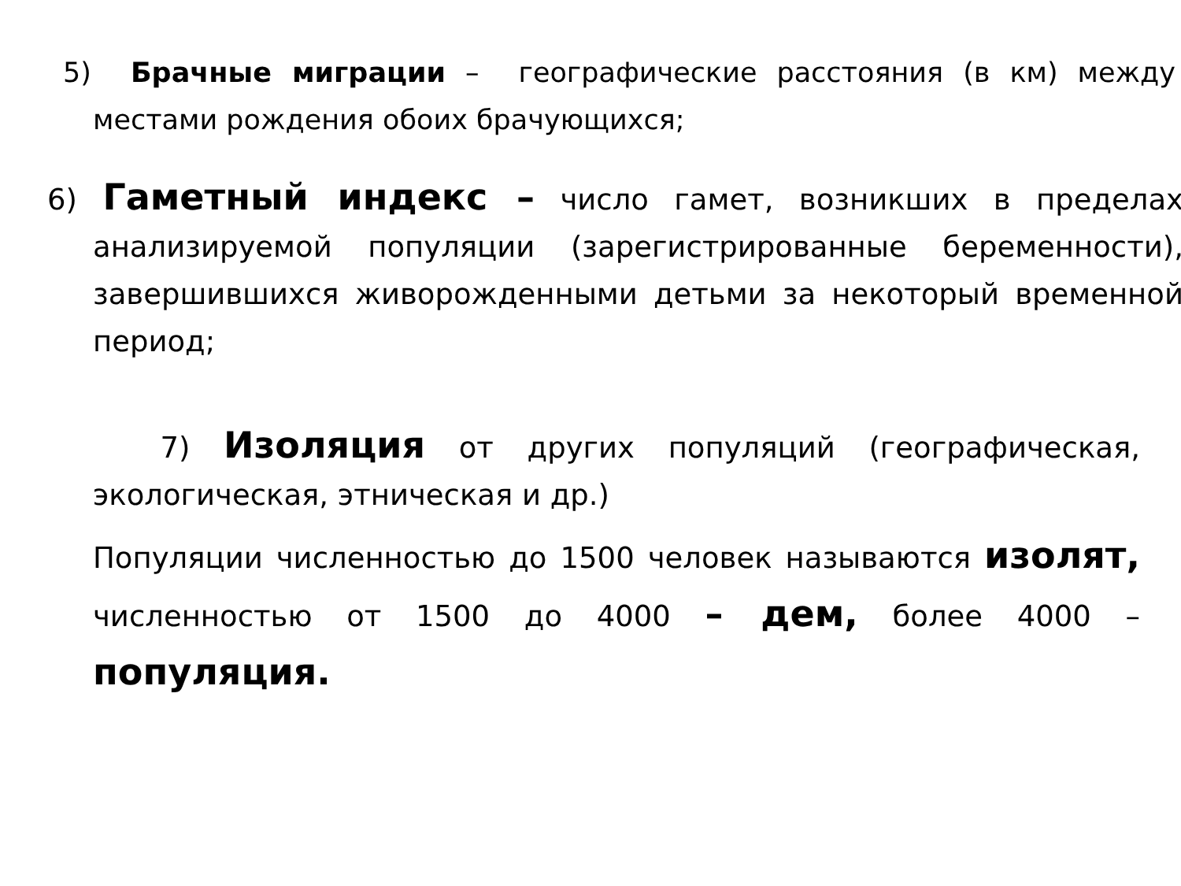5) Брачные миграции – географические расстояния (в км) между местами рождения обоих брачующихся;
6) Гаметный индекс – число гамет, возникших в пределах анализируемой популяции (зарегистрированные беременности), завершившихся живорожденными детьми за некоторый временной период;
7) Изоляция от других популяций (географическая, экологическая, этническая и др.)
Популяции численностью до 1500 человек называются изолят, численностью от 1500 до 4000 – дем, более 4000 – популяция.